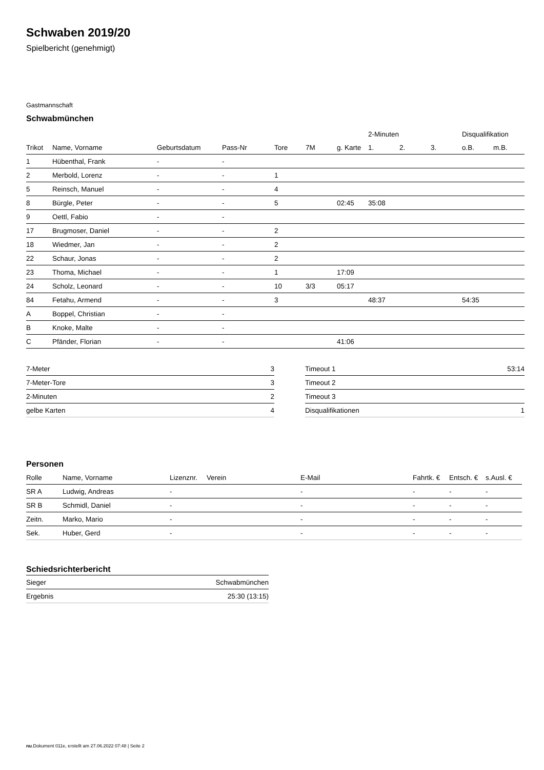Schwaben 2019/20
Spielbericht (genehmigt)
Gastmannschaft
Schwabmünchen
| | | | | | | | 2-Minuten | | | Disqualifikation | |
| --- | --- | --- | --- | --- | --- | --- | --- | --- | --- | --- | --- |
| Trikot | Name, Vorname | Geburtsdatum | Pass-Nr | Tore | 7M | g. Karte | 1. | 2. | 3. | o.B. | m.B. |
| 1 | Hübenthal, Frank | - | - | | | | | | | | |
| 2 | Merbold, Lorenz | - | - | 1 | | | | | | | |
| 5 | Reinsch, Manuel | - | - | 4 | | | | | | | |
| 8 | Bürgle, Peter | - | - | 5 | | 02:45 | 35:08 | | | | |
| 9 | Oettl, Fabio | - | - | | | | | | | | |
| 17 | Brugmoser, Daniel | - | - | 2 | | | | | | | |
| 18 | Wiedmer, Jan | - | - | 2 | | | | | | | |
| 22 | Schaur, Jonas | - | - | 2 | | | | | | | |
| 23 | Thoma, Michael | - | - | 1 | | 17:09 | | | | | |
| 24 | Scholz, Leonard | - | - | 10 | 3/3 | 05:17 | | | | | |
| 84 | Fetahu, Armend | - | - | 3 | | | 48:37 | | | 54:35 | |
| A | Boppel, Christian | - | - | | | | | | | | |
| B | Knoke, Malte | - | - | | | | | | | | |
| C | Pfänder, Florian | - | - | | | 41:06 | | | | | |
| 7-Meter | 3 |
| 7-Meter-Tore | 3 |
| 2-Minuten | 2 |
| gelbe Karten | 4 |
| Timeout 1 | 53:14 |
| Timeout 2 | |
| Timeout 3 | |
| Disqualifikationen | 1 |
Personen
| Rolle | Name, Vorname | Lizenznr. | Verein | E-Mail | Fahrtk. € | Entsch. € | s.Ausl. € |
| --- | --- | --- | --- | --- | --- | --- | --- |
| SR A | Ludwig, Andreas | - | | - | - | - | - |
| SR B | Schmidl, Daniel | - | | - | - | - | - |
| Zeitn. | Marko, Mario | - | | - | - | - | - |
| Sek. | Huber, Gerd | - | | - | - | - | - |
Schiedsrichterbericht
| Sieger | Schwabmünchen |
| Ergebnis | 25:30 (13:15) |
nu.Dokument 011e, erstellt am 27.06.2022 07:48 | Seite 2